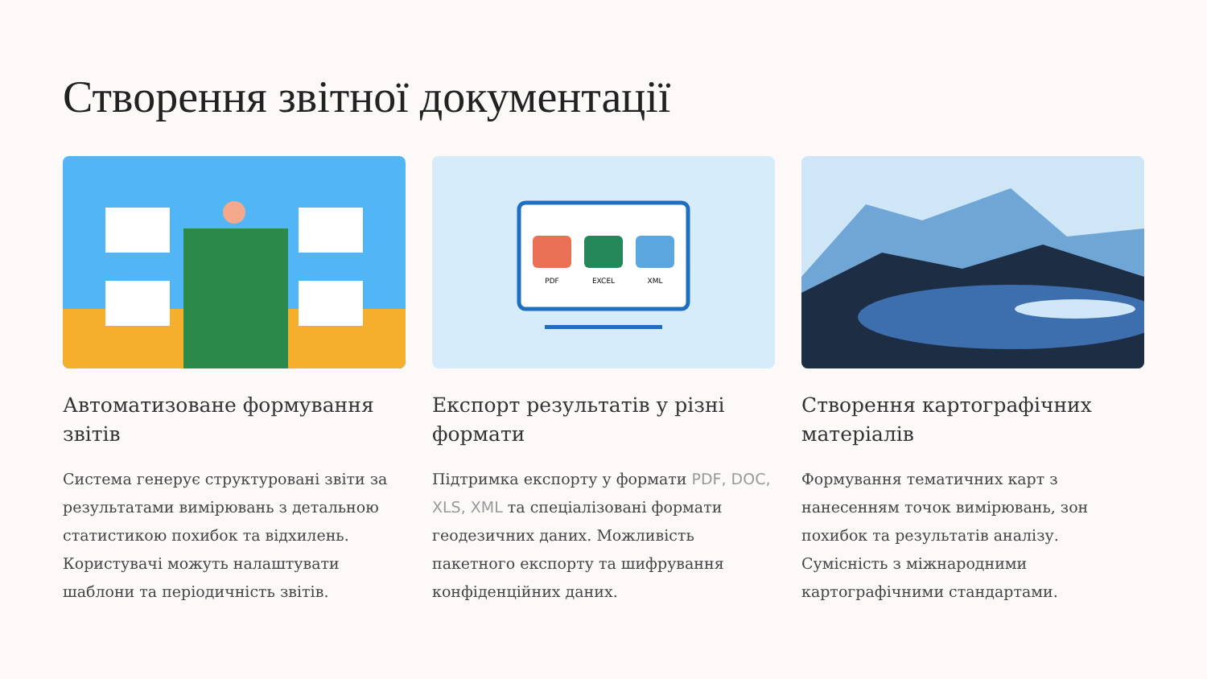Створення звітної документації
Автоматизоване формування звітів
Система генерує структуровані звіти за результатами вимірювань з детальною статистикою похибок та відхилень. Користувачі можуть налаштувати шаблони та періодичність звітів.
PDF
EXCEL
XML
Експорт результатів у різні формати
Підтримка експорту у формати PDF, DOC, XLS, XML та спеціалізовані формати геодезичних даних. Можливість пакетного експорту та шифрування конфіденційних даних.
Створення картографічних матеріалів
Формування тематичних карт з нанесенням точок вимірювань, зон похибок та результатів аналізу. Сумісність з міжнародними картографічними стандартами.